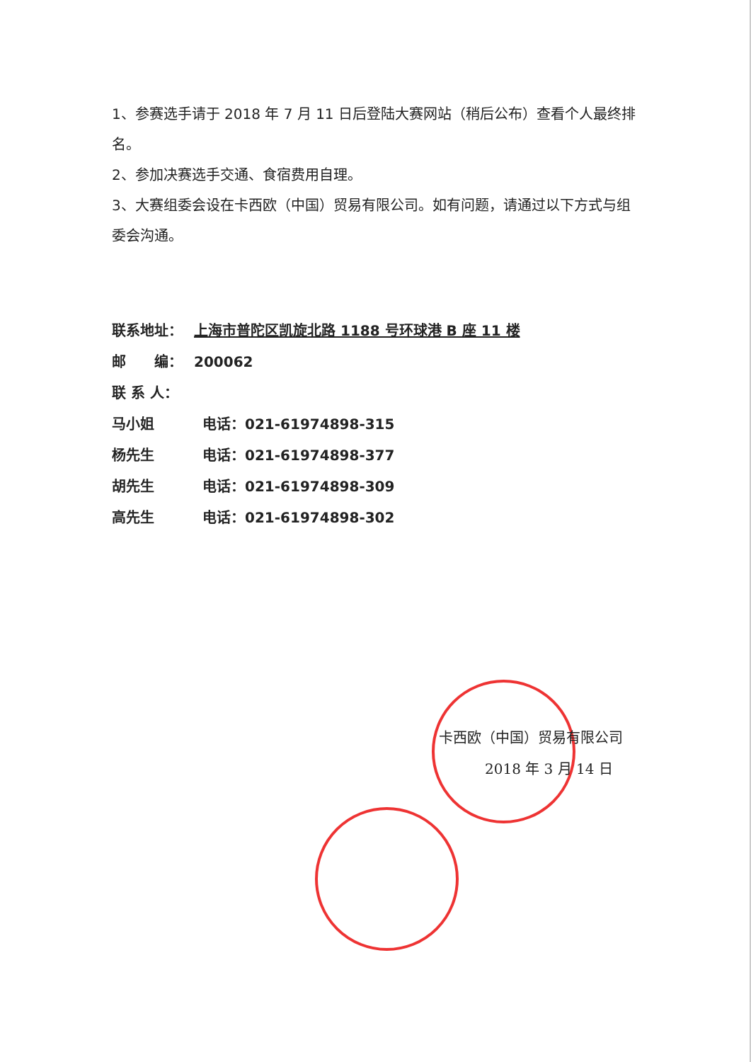1、参赛选手请于 2018 年 7 月 11 日后登陆大赛网站（稍后公布）查看个人最终排名。
2、参加决赛选手交通、食宿费用自理。
3、大赛组委会设在卡西欧（中国）贸易有限公司。如有问题，请通过以下方式与组委会沟通。
联系地址： 上海市普陀区凯旋北路 1188 号环球港 B 座 11 楼
邮　　编： 200062
联 系 人：
马小姐 电话：021-61974898-315
杨先生 电话：021-61974898-377
胡先生 电话：021-61974898-309
高先生 电话：021-61974898-302
卡西欧（中国）贸易有限公司
2018 年 3 月 14 日